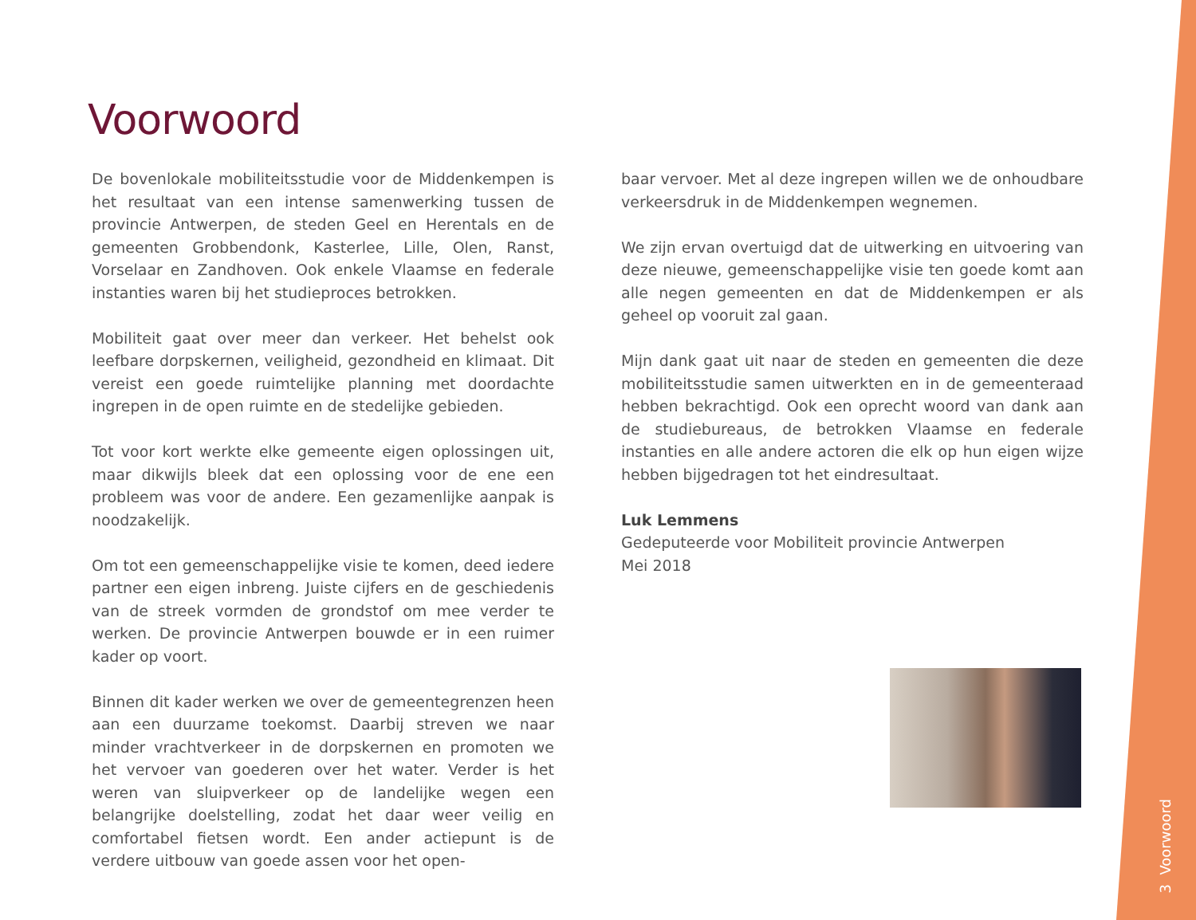Voorwoord
De bovenlokale mobiliteitsstudie voor de Middenkempen is het resultaat van een intense samenwerking tussen de provincie Antwerpen, de steden Geel en Herentals en de gemeenten Grobbendonk, Kasterlee, Lille, Olen, Ranst, Vorselaar en Zand­hoven. Ook enkele Vlaamse en federale instanties waren bij het studieproces betrokken.
Mobiliteit gaat over meer dan verkeer. Het behelst ook leefbare dorpskernen, veiligheid, gezondheid en klimaat. Dit vereist een goede ruimtelijke planning met doordachte ingrepen in de open ruimte en de stedelijke gebieden.
Tot voor kort werkte elke gemeente eigen oplossingen uit, maar dikwijls bleek dat een oplossing voor de ene een probleem was voor de andere. Een gezamenlijke aanpak is noodzakelijk.
Om tot een gemeenschappelijke visie te komen, deed iedere partner een eigen inbreng. Juiste cijfers en de geschiedenis van de streek vormden de grondstof om mee verder te werken. De provincie Antwerpen bouwde er in een ruimer kader op voort.
Binnen dit kader werken we over de gemeentegrenzen heen aan een duurzame toekomst. Daarbij streven we naar minder vrachtverkeer in de dorpskernen en promoten we het vervoer van goederen over het water. Verder is het weren van sluipver­keer op de landelijke wegen een belangrijke doelstelling, zodat het daar weer veilig en comfortabel fietsen wordt. Een ander actiepunt is de verdere uitbouw van goede assen voor het open-
baar vervoer. Met al deze ingrepen willen we de onhoudbare verkeersdruk in de Middenkempen wegnemen.
We zijn ervan overtuigd dat de uitwerking en uitvoering van deze nieuwe, gemeenschappelijke visie ten goede komt aan alle negen gemeenten en dat de Middenkempen er als geheel op vooruit zal gaan.
Mijn dank gaat uit naar de steden en gemeenten die deze mobi­liteitsstudie samen uitwerkten en in de gemeenteraad hebben bekrachtigd. Ook een oprecht woord van dank aan de studie­bureaus, de betrokken Vlaamse en federale instanties en alle andere actoren die elk op hun eigen wijze hebben bijgedragen tot het eindresultaat.
Luk Lemmens
Gedeputeerde voor Mobiliteit provincie Antwerpen
Mei 2018
3 Voorwoord